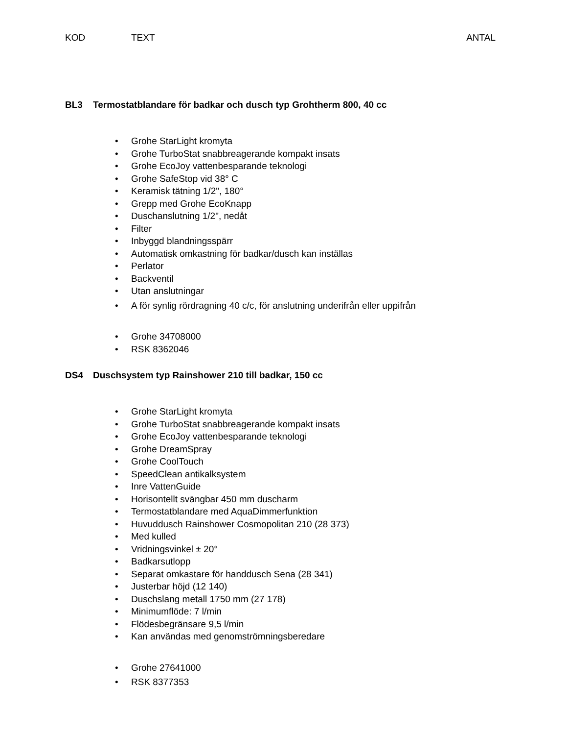KOD TEXT ANTAL
BL3 Termostatblandare för badkar och dusch typ Grohtherm 800, 40 cc
Grohe StarLight kromyta
Grohe TurboStat snabbreagerande kompakt insats
Grohe EcoJoy vattenbesparande teknologi
Grohe SafeStop vid 38° C
Keramisk tätning 1/2", 180°
Grepp med Grohe EcoKnapp
Duschanslutning 1/2", nedåt
Filter
Inbyggd blandningsspärr
Automatisk omkastning för badkar/dusch kan inställas
Perlator
Backventil
Utan anslutningar
A för synlig rördragning 40 c/c, för anslutning underifrån eller uppifrån
Grohe 34708000
RSK 8362046
DS4 Duschsystem typ Rainshower 210 till badkar, 150 cc
Grohe StarLight kromyta
Grohe TurboStat snabbreagerande kompakt insats
Grohe EcoJoy vattenbesparande teknologi
Grohe DreamSpray
Grohe CoolTouch
SpeedClean antikalksystem
Inre VattenGuide
Horisontellt svängbar 450 mm duscharm
Termostatblandare med AquaDimmerfunktion
Huvuddusch Rainshower Cosmopolitan 210 (28 373)
Med kulled
Vridningsvinkel ± 20°
Badkarsutlopp
Separat omkastare för handdusch Sena (28 341)
Justerbar höjd (12 140)
Duschslang metall 1750 mm (27 178)
Minimumflöde: 7 l/min
Flödesbegränsare 9,5 l/min
Kan användas med genomströmningsberedare
Grohe 27641000
RSK 8377353